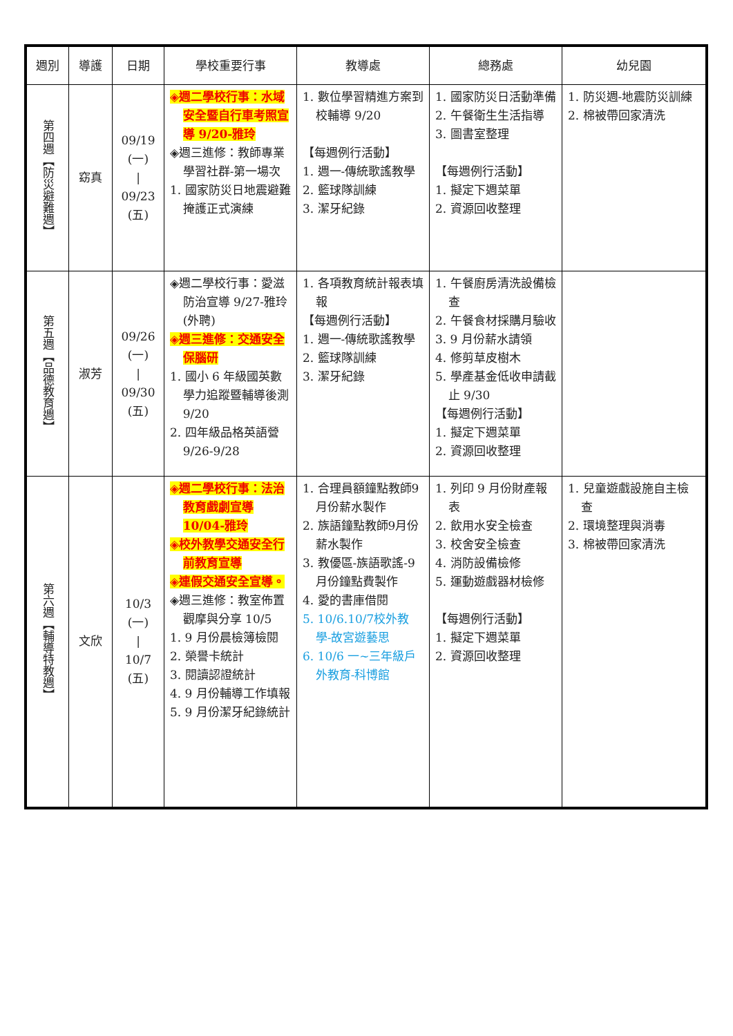| 週別 | 導護 | 日期 | 學校重要行事 | 教導處 | 總務處 | 幼兒園 |
| --- | --- | --- | --- | --- | --- | --- |
| 第四週【防災避難週】 | 窈真 | 09/19 (一) / 09/23 (五) | ◈週二學校行事：水域安全暨自行車考照宣導 9/20-雅玲 ◈週三進修：教師專業學習社群-第一場次 1. 國家防災日地震避難掩護正式演練 | 1. 數位學習精進方案到校輔導 9/20 【每週例行活動】 1. 週一-傳統歌謠教學 2. 籃球隊訓練 3. 潔牙紀錄 | 1. 國家防災日活動準備 2. 午餐衛生生活指導 3. 圖書室整理 【每週例行活動】 1. 擬定下週菜單 2. 資源回收整理 | 1. 防災週-地震防災訓練 2. 棉被帶回家清洗 |
| 第五週【品德教育週】 | 淑芳 | 09/26 (一) / 09/30 (五) | ◈週二學校行事：愛滋防治宣導 9/27-雅玲(外聘) ◈週三進修：交通安全保腦研 1. 國小 6 年級國英數學力追蹤暨輔導後測 9/20 2. 四年級品格英語營 9/26-9/28 | 1. 各項教育統計報表填報 【每週例行活動】 1. 週一-傳統歌謠教學 2. 籃球隊訓練 3. 潔牙紀錄 | 1. 午餐廚房清洗設備檢查 2. 午餐食材採購月驗收 3. 9 月份薪水請領 4. 修剪草皮樹木 5. 學產基金低收申請截止 9/30 【每週例行活動】 1. 擬定下週菜單 2. 資源回收整理 | |
| 第六週【輔導特教週】 | 文欣 | 10/3 (一) / 10/7 (五) | ◈週二學校行事：法治教育戲劇宣導 10/04-雅玲 ◈校外教學交通安全行前教育宣導 ◈連假交通安全宣導。 ◈週三進修：教室佈置觀摩與分享 10/5 1. 9 月份晨檢簿檢閱 2. 榮譽卡統計 3. 閱讀認證統計 4. 9 月份輔導工作填報 5. 9 月份潔牙紀錄統計 | 1. 合理員額鐘點教師9月份薪水製作 2. 族語鐘點教師9月份薪水製作 3. 教優區-族語歌謠-9月份鐘點費製作 4. 愛的書庫借閱 5. 10/6.10/7校外教學-故宮遊藝思 6. 10/6 一~三年級戶外教育-科博館 | 1. 列印 9 月份財產報表 2. 飲用水安全檢查 3. 校舍安全檢查 4. 消防設備檢修 5. 運動遊戲器材檢修 【每週例行活動】 1. 擬定下週菜單 2. 資源回收整理 | 1. 兒童遊戲設施自主檢查 2. 環境整理與消毒 3. 棉被帶回家清洗 |